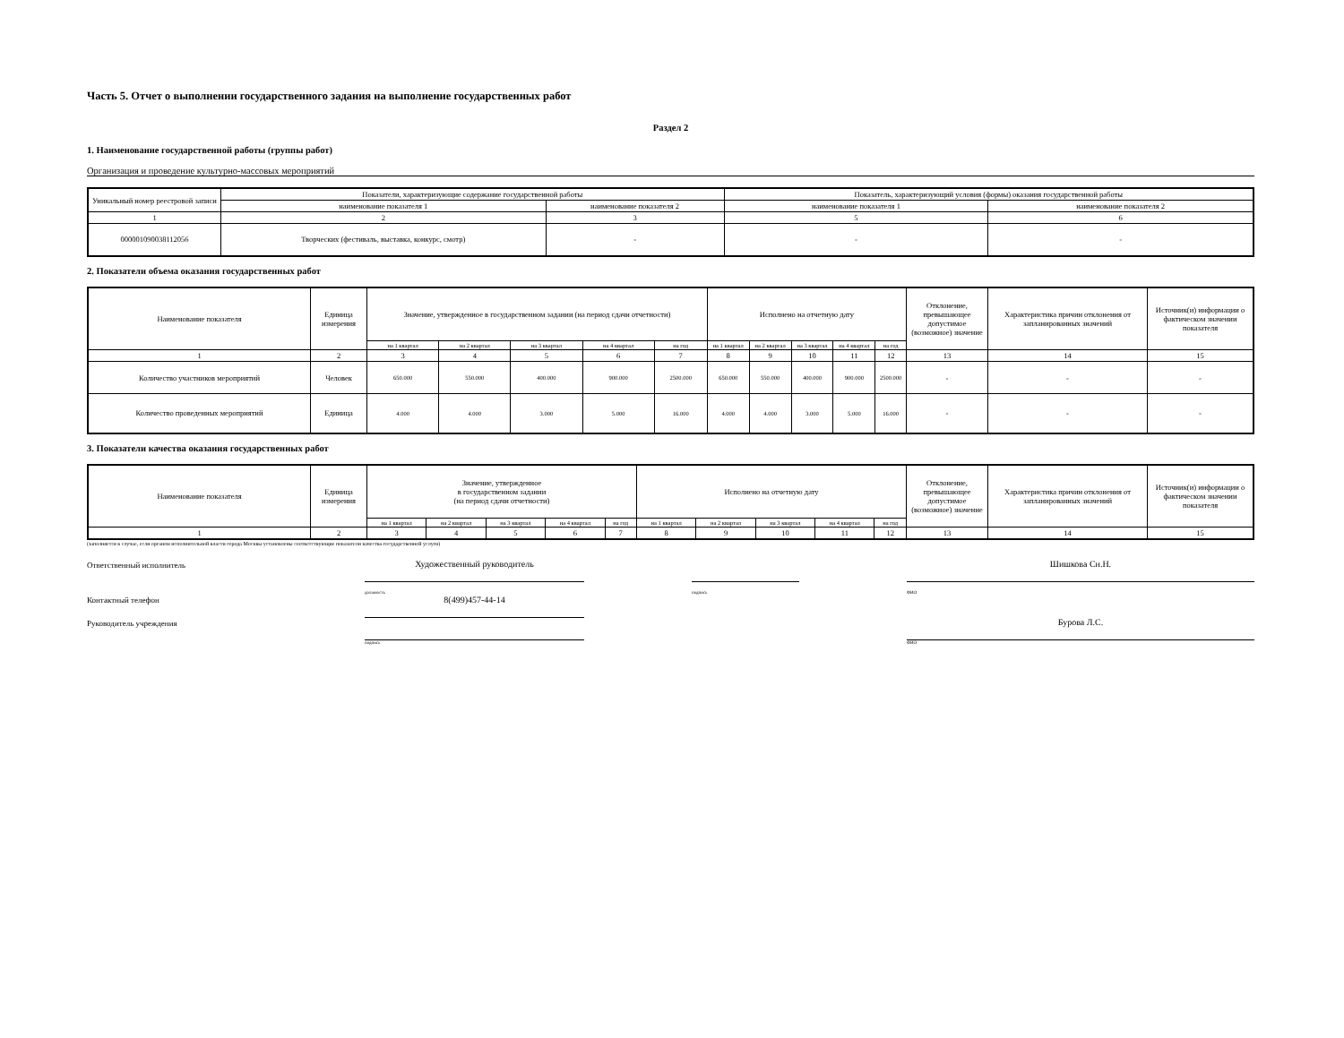Часть 5. Отчет о выполнении государственного задания на выполнение государственных работ
Раздел 2
1. Наименование государственной работы (группы работ)
Организация и проведение культурно-массовых мероприятий
| Уникальный номер реестровой записи | Показатели, характеризующие содержание государственной работы | | Показатель, характеризующий условия (формы) оказания государственной работы | |
| --- | --- | --- | --- | --- |
| | наименование показателя 1 | наименование показателя 2 | наименование показателя 1 | наименование показателя 2 |
| 1 | 2 | 3 | 5 | 6 |
| 000001090038112056 | Творческих (фестиваль, выставка, конкурс, смотр) | - | - | - |
2. Показатели объема оказания государственных работ
| Наименование показателя | Единица измерения | Значение, утвержденное в государственном задании (на период сдачи отчетности) | | | | | Исполнено на отчетную дату | | | | | Отклонение, превышающее допустимое (возможное) значение | Характеристика причин отклонения от запланированных значений | Источник(и) информации о фактическом значении показателя |
| --- | --- | --- | --- | --- | --- | --- | --- | --- | --- | --- | --- | --- | --- | --- |
| | | на 1 квартал | на 2 квартал | на 3 квартал | на 4 квартал | на год | на 1 квартал | на 2 квартал | на 3 квартал | на 4 квартал | на год | | | |
| 1 | 2 | 3 | 4 | 5 | 6 | 7 | 8 | 9 | 10 | 11 | 12 | 13 | 14 | 15 |
| Количество участников мероприятий | Человек | 650.000 | 550.000 | 400.000 | 900.000 | 2500.000 | 650.000 | 550.000 | 400.000 | 900.000 | 2500.000 | - | - | - |
| Количество проведенных мероприятий | Единица | 4.000 | 4.000 | 3.000 | 5.000 | 16.000 | 4.000 | 4.000 | 3.000 | 5.000 | 16.000 | - | - | - |
3. Показатели качества оказания государственных работ
| Наименование показателя | Единица измерения | Значение, утвержденное в государственном задании (на период сдачи отчетности) | | | | | Исполнено на отчетную дату | | | | | Отклонение, превышающее допустимое (возможное) значение | Характеристика причин отклонения от запланированных значений | Источник(и) информации о фактическом значении показателя |
| --- | --- | --- | --- | --- | --- | --- | --- | --- | --- | --- | --- | --- | --- | --- |
| | | на 1 квартал | на 2 квартал | на 3 квартал | на 4 квартал | на год | на 1 квартал | на 2 квартал | на 3 квартал | на 4 квартал | на год | | | |
| 1 | 2 | 3 | 4 | 5 | 6 | 7 | 8 | 9 | 10 | 11 | 12 | 13 | 14 | 15 |
(заполняется в случае, если органом исполнительной власти города Москвы установлены соответствующие показатели качества государственной услуги)
| Ответственный исполнитель | Художественный руководитель | | | | Шишкова Сн.Н. |
| | должность | | подпись | | ФИО |
| Контактный телефон | 8(499)457-44-14 | | | | |
| Руководитель учреждения | | | | | Бурова Л.С. |
| | подпись | | | | ФИО |